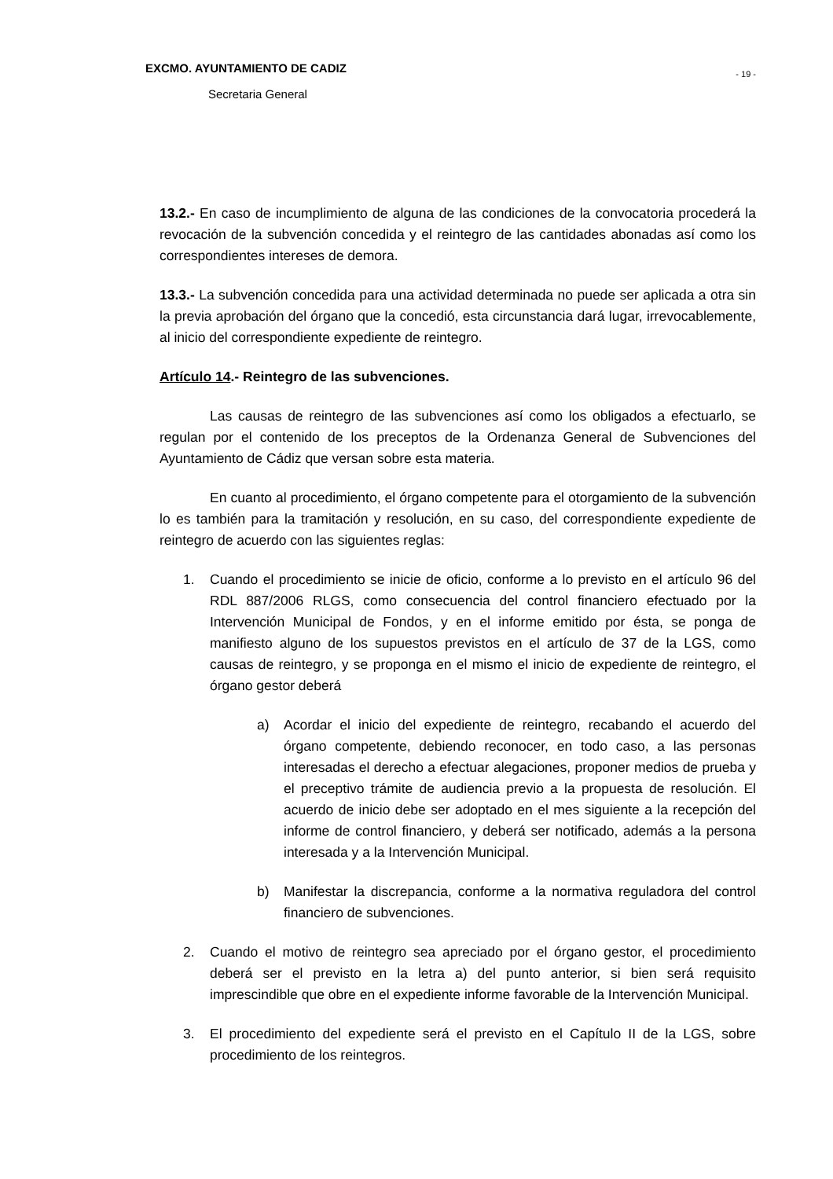EXCMO. AYUNTAMIENTO DE CADIZ
- 19 -
Secretaria General
13.2.- En caso de incumplimiento de alguna de las condiciones de la convocatoria procederá la revocación de la subvención concedida y el reintegro de las cantidades abonadas así como los correspondientes intereses de demora.
13.3.- La subvención concedida para una actividad determinada no puede ser aplicada a otra sin la previa aprobación del órgano que la concedió, esta circunstancia dará lugar, irrevocablemente, al inicio del correspondiente expediente de reintegro.
Artículo 14.- Reintegro de las subvenciones.
Las causas de reintegro de las subvenciones así como los obligados a efectuarlo, se regulan por el contenido de los preceptos de la Ordenanza General de Subvenciones del Ayuntamiento de Cádiz que versan sobre esta materia.
En cuanto al procedimiento, el órgano competente para el otorgamiento de la subvención lo es también para la tramitación y resolución, en su caso, del correspondiente expediente de reintegro de acuerdo con las siguientes reglas:
1. Cuando el procedimiento se inicie de oficio, conforme a lo previsto en el artículo 96 del RDL 887/2006 RLGS, como consecuencia del control financiero efectuado por la Intervención Municipal de Fondos, y en el informe emitido por ésta, se ponga de manifiesto alguno de los supuestos previstos en el artículo de 37 de la LGS, como causas de reintegro, y se proponga en el mismo el inicio de expediente de reintegro, el órgano gestor deberá
a) Acordar el inicio del expediente de reintegro, recabando el acuerdo del órgano competente, debiendo reconocer, en todo caso, a las personas interesadas el derecho a efectuar alegaciones, proponer medios de prueba y el preceptivo trámite de audiencia previo a la propuesta de resolución. El acuerdo de inicio debe ser adoptado en el mes siguiente a la recepción del informe de control financiero, y deberá ser notificado, además a la persona interesada y a la Intervención Municipal.
b) Manifestar la discrepancia, conforme a la normativa reguladora del control financiero de subvenciones.
2. Cuando el motivo de reintegro sea apreciado por el órgano gestor, el procedimiento deberá ser el previsto en la letra a) del punto anterior, si bien será requisito imprescindible que obre en el expediente informe favorable de la Intervención Municipal.
3. El procedimiento del expediente será el previsto en el Capítulo II de la LGS, sobre procedimiento de los reintegros.